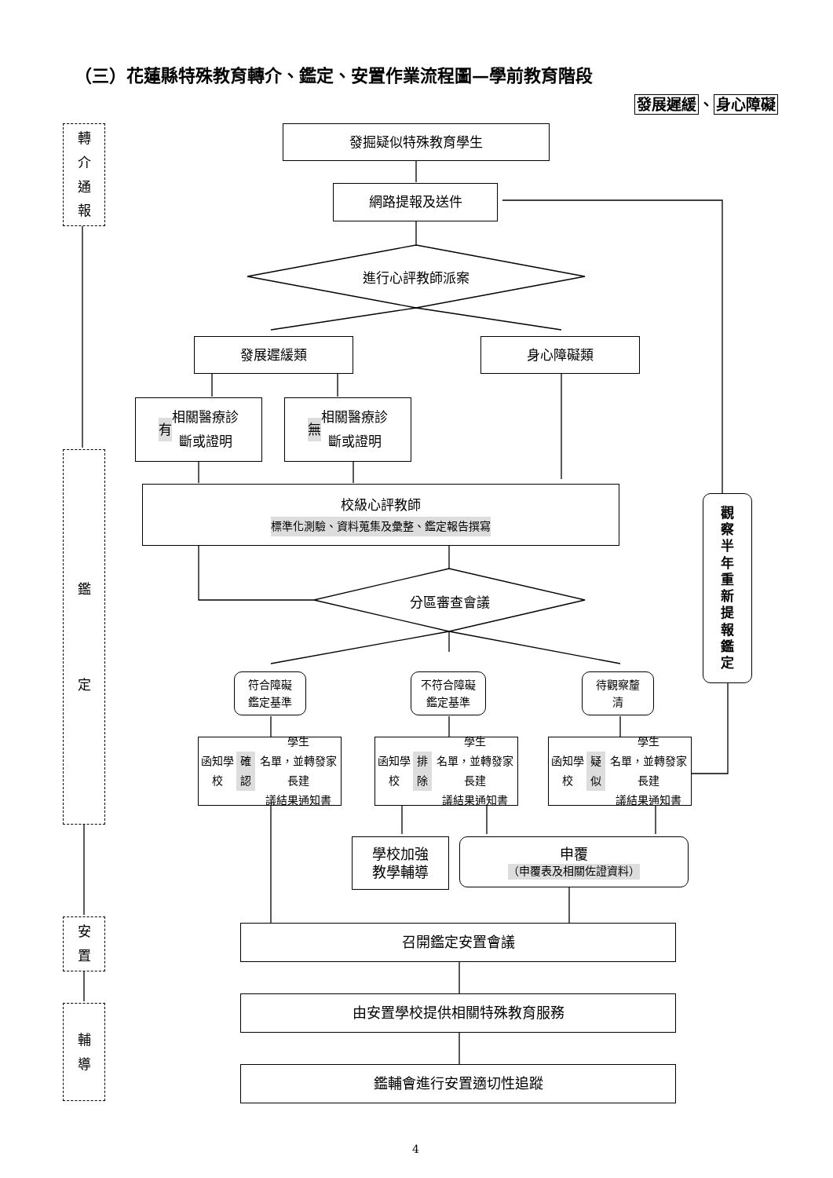（三）花蓮縣特殊教育轉介、鑑定、安置作業流程圖—學前教育階段
發展遲緩、身心障礙
轉
介
通
報
鑑
定
安
置
輔
導
發掘疑似特殊教育學生
網路提報及送件
進行心評教師派案
發展遲緩類 身心障礙類
有 相關醫療診
斷或證明
無 相關醫療診
斷或證明
校級心評教師
標準化測驗、資料蒐集及彙整、鑑定報告撰寫
觀
察
半
年
重
新
提
報
鑑
定
分區審查會議
符合障礙
鑑定基準
不符合障礙
鑑定基準
待觀察釐
清
函知學校 確認 學生
名單，並轉發家長建
議結果通知書
函知學校 排除 學生
名單，並轉發家長建
議結果通知書
函知學校 疑似 學生
名單，並轉發家長建
議結果通知書
學校加強
教學輔導
申覆
（申覆表及相關佐證資料）
召開鑑定安置會議
由安置學校提供相關特殊教育服務
鑑輔會進行安置適切性追蹤
4